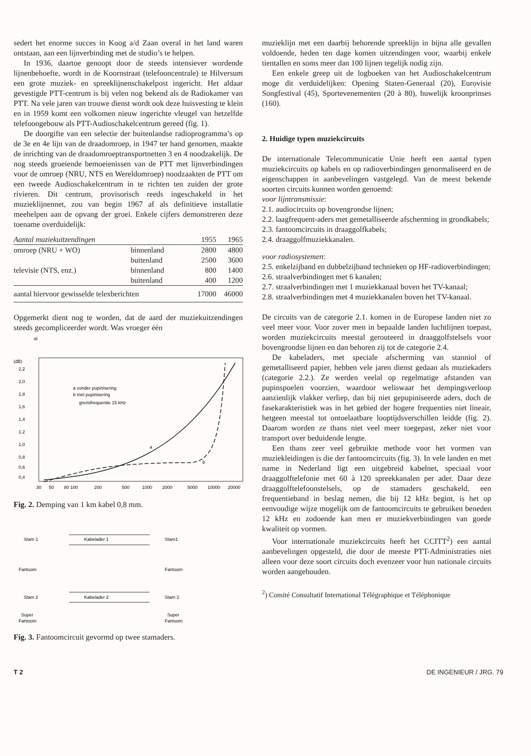sedert het enorme succes in Koog a/d Zaan overal in het land waren ontstaan, aan een lijnverbinding met de studio’s te helpen.
In 1936, daartoe genoopt door de steeds intensiever wordende lijnenbehoefte, wordt in de Koornstraat (telefooncentrale) te Hilversum een grote muziek- en spreeklijnenschakelpost ingericht. Het aldaar gevestigde PTT-centrum is bij velen nog bekend als de Radiokamer van PTT. Na vele jaren van trouwe dienst wordt ook deze huisvesting te klein en in 1959 komt een volkomen nieuw ingerichte vleugel van hetzelfde telefoongebouw als PTT-Audioschakelcentrum gereed (fig. 1).
De doorgifte van een selectie der buitenlandse radioprogramma’s op de 3e en 4e lijn van de draadomroep, in 1947 ter hand genomen, maakte de inrichting van de draadomroeptransportnetten 3 en 4 noodzakelijk. De nog steeds groeiende bemoeienissen van de PTT met lijnverbindingen voor de omroep (NRU, NTS en Wereldomroep) noodzaakten de PTT om een tweede Audioschakelcentrum in te richten ten zuiden der grote rivieren. Dit centrum, provisorisch reeds ingeschakeld in het muzieklijnennet, zou van begin 1967 af als definitieve installatie meehelpen aan de opvang der groei. Enkele cijfers demonstreren deze toename overduidelijk:
| Aantal muziekuitzendingen | | 1955 | 1965 |
| --- | --- | --- | --- |
| omroep (NRU + WO) | binnenland | 2800 | 4800 |
| | buitenland | 2500 | 3600 |
| televisie (NTS, enz.) | binnenland | 800 | 1400 |
| | buitenland | 400 | 1200 |
| aantal hiervoor gewisselde telexberichten | | 17000 | 46000 |
Opgemerkt dient nog te worden, dat de aard der muziekuitzendingen steeds gecompliceerder wordt. Was vroeger één
αl
(dB)
2,2
2,0
1,8
1,6
1,4
1,2
1,0
0,8
0,6
0,4
a zonder pupinisering
b met pupinisering
grensfrequentie 15 kHz
a
b
30
50
80 100
200
500
1000
2000
5000
10000
20000
Fig. 2. Demping van 1 km kabel 0,8 mm.
Stam 1
Kabelader 1
Stam1
Fantoom
Fantoom
Stam 2
Kabelader 2
Stam 2
Super
Fantoom
Super
Fantoom
Fig. 3. Fantoomcircuit gevormd op twee stamaders.
muzieklijn met een daarbij behorende spreeklijn in bijna alle gevallen voldoende, heden ten dage komen uitzendingen voor, waarbij enkele tientallen en soms meer dan 100 lijnen tegelijk nodig zijn.
Een enkele greep uit de logboeken van het Audioschakelcentrum moge dit verduidelijken: Opening Staten-Generaal (20), Eurovisie Songfestival (45), Sportevenementen (20 à 80), huwelijk kroonprinses (160).
2. Huidige typen muziekcircuits
De internationale Telecommunicatie Unie heeft een aantal typen muziekcircuits op kabels en op radioverbindingen genormaliseerd en de eigenschappen in aanbevelingen vastgelegd. Van de meest bekende soorten circuits kunnen worden genoemd:
voor lijntransmissie:
2.1. audiocircuits op bovengrondse lijnen;
2.2. laagfrequent-aders met gemetalliseerde afscherming in grondkabels;
2.3. fantoomcircuits in draaggolfkabels;
2.4. draaggolfmuziekkanalen.
voor radiosystemen:
2.5. enkelzijband en dubbelzijband technieken op HF-radioverbindingen;
2.6. straalverbindingen met 6 kanalen;
2.7. straalverbindingen met 1 muziekkanaal boven het TV-kanaal;
2.8. straalverbindingen met 4 muziekkanalen boven het TV-kanaal.
De circuits van de categorie 2.1. komen in de Europese landen niet zo veel meer voor. Voor zover men in bepaalde landen luchtlijnen toepast, worden muziekcircuits meestal gerouteerd in draaggolfstelsels voor bovengrondse lijnen en dan behoren zij tot de categorie 2.4.
De kabeladers, met speciale afscherming van stanniol of gemetalliseerd papier, hebben vele jaren dienst gedaan als muziekaders (categorie 2.2.). Ze werden veelal op regelmatige afstanden van pupinspoelen voorzien, waardoor weliswaar het dempingsverloop aanzienlijk vlakker verliep, dan bij niet gepupiniseerde aders, doch de fasekarakteristiek was in het gebied der hogere frequenties niet lineair, hetgeen meestal tot ontoelaatbare looptijdsverschillen leidde (fig. 2). Daarom worden ze thans niet veel meer toegepast, zeker niet voor transport over beduidende lengte.
Een thans zeer veel gebruikte methode voor het vormen van muziekleidingen is die der fantoomcircuits (fig. 3). In vele landen en met name in Nederland ligt een uitgebreid kabelnet, speciaal voor draaggolftelefonie met 60 à 120 spreekkanalen per ader. Daar deze draaggolftelefoonstelsels, op de stamaders geschakeld, een frequentieband in beslag nemen, die bij 12 kHz begint, is het op eenvoudige wijze mogelijk om de fantoomcircuits te gebruiken beneden 12 kHz en zodoende kan men er muziekverbindingen van goede kwaliteit op vormen.
Voor internationale muziekcircuits heeft het CCITT<sup>2</sup>) een aantal aanbevelingen opgesteld, die door de meeste PTT-Administraties niet alleen voor deze soort circuits doch evenzeer voor hun nationale circuits worden aangehouden.
<sup>2</sup>) Comité Consultatif International Télégraphique et Téléphonique
T 2 DE INGENIEUR / JRG. 79